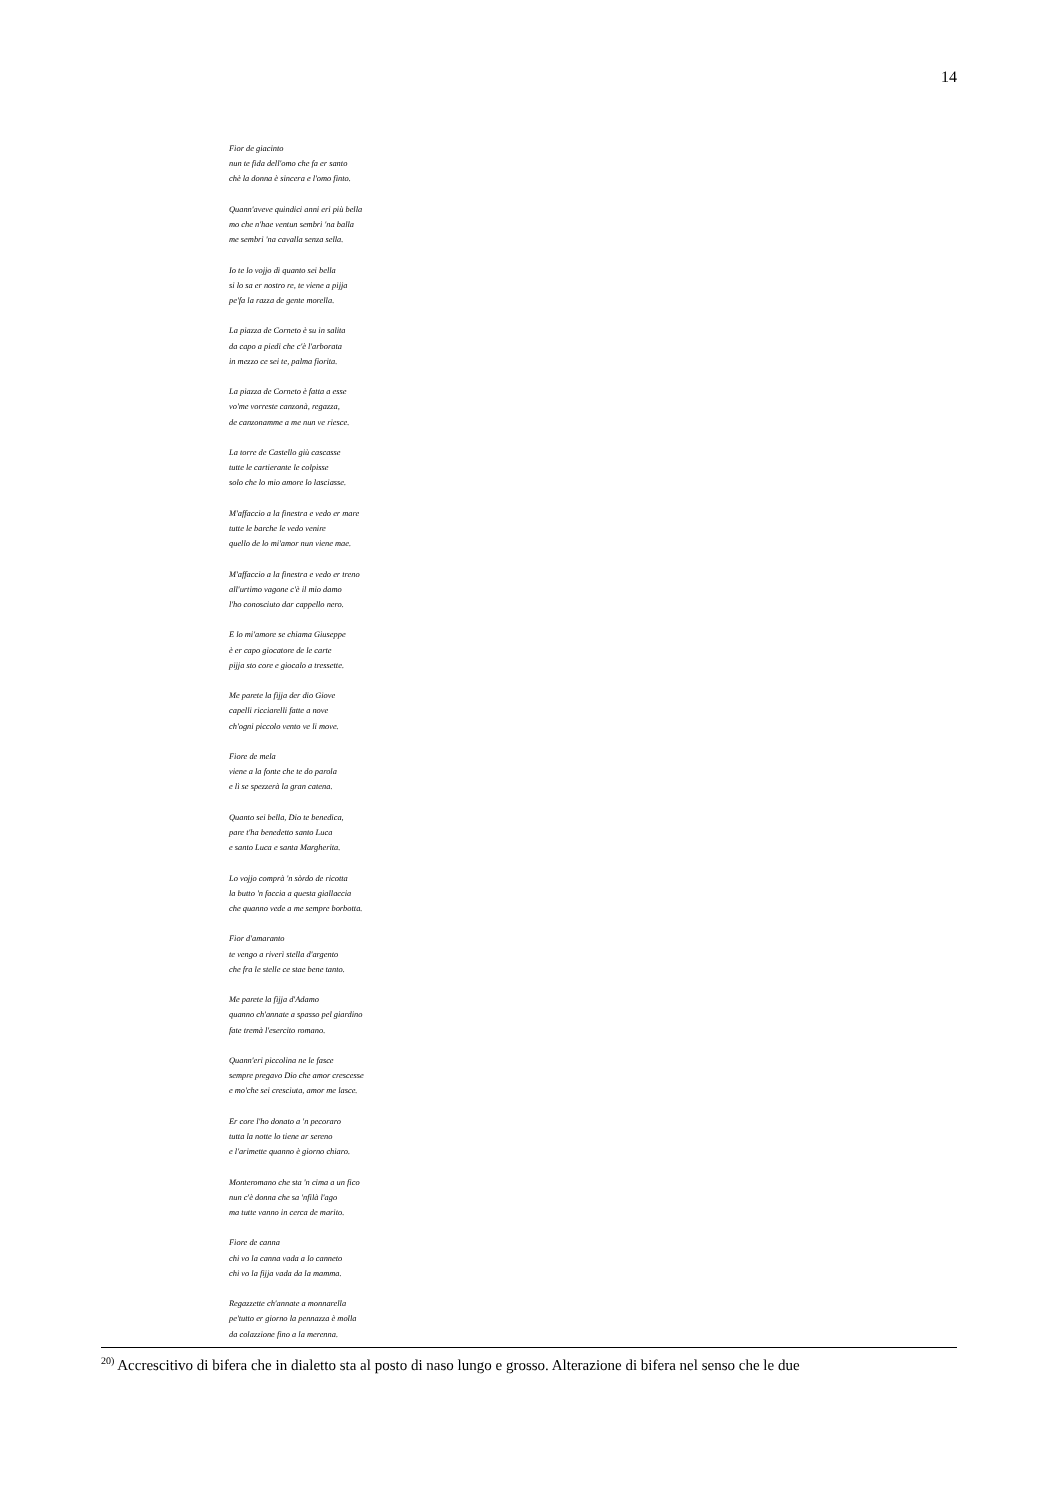14
Fior de giacinto
nun te fida dell'omo che fa er santo
chè la donna è sincera e l'omo finto.
Quann'aveve quindici anni eri più bella
mo che n'hae ventun sembri 'na balla
me sembri 'na cavalla senza sella.
Io te lo vojjo dì quanto sei bella
si lo sa er nostro re, te viene a pijja
pe'fa la razza de gente morella.
La piazza de Corneto è su in salita
da capo a piedi che c'è l'arborata
in mezzo ce sei te, palma fiorita.
La piazza de Corneto è fatta a esse
vo'me vorreste canzonà, regazza,
de canzonamme a me nun ve riesce.
La torre de Castello giù cascasse
tutte le cartierante le colpisse
solo che lo mio amore lo lasciasse.
M'affaccio a la finestra e vedo er mare
tutte le barche le vedo venire
quello de lo mi'amor nun viene mae.
M'affaccio a la finestra e vedo er treno
all'urtimo vagone c'è il mio damo
l'ho conosciuto dar cappello nero.
E lo mi'amore se chiama Giuseppe
è er capo giocatore de le carte
pijja sto core e giocalo a tressette.
Me parete la fijja der dio Giove
capelli ricciarelli fatte a nove
ch'ogni piccolo vento ve li move.
Fiore de mela
viene a la fonte che te do parola
e lì se spezzerà la gran catena.
Quanto sei bella, Dio te benedica,
pare t'ha benedetto santo Luca
e santo Luca e santa Margherita.
Lo vojjo comprà 'n sòrdo de ricotta
la butto 'n faccia a questa giallaccia
che quanno vede a me sempre borbotta.
Fior d'amaranto
te vengo a riverì stella d'argento
che fra le stelle ce stae bene tanto.
Me parete la fijja d'Adamo
quanno ch'annate a spasso pel giardino
fate tremà l'esercito romano.
Quann'eri piccolina ne le fasce
sempre pregavo Dio che amor crescesse
e mo'che sei cresciuta, amor me lasce.
Er core l'ho donato a 'n pecoraro
tutta la notte lo tiene ar sereno
e l'arimette quanno è giorno chiaro.
Monteromano che sta 'n cima a un fico
nun c'è donna che sa 'nfilà l'ago
ma tutte vanno in cerca de marito.
Fiore de canna
chi vo la canna vada a lo canneto
chi vo la fijja vada da la mamma.
Regazzette ch'annate a monnarella
pe'tutto er giorno la pennazza è molla
da colazzione fino a la merenna.
<sup>20)</sup> Accrescitivo di bifera che in dialetto sta al posto di naso lungo e grosso. Alterazione di bifera nel senso che le due